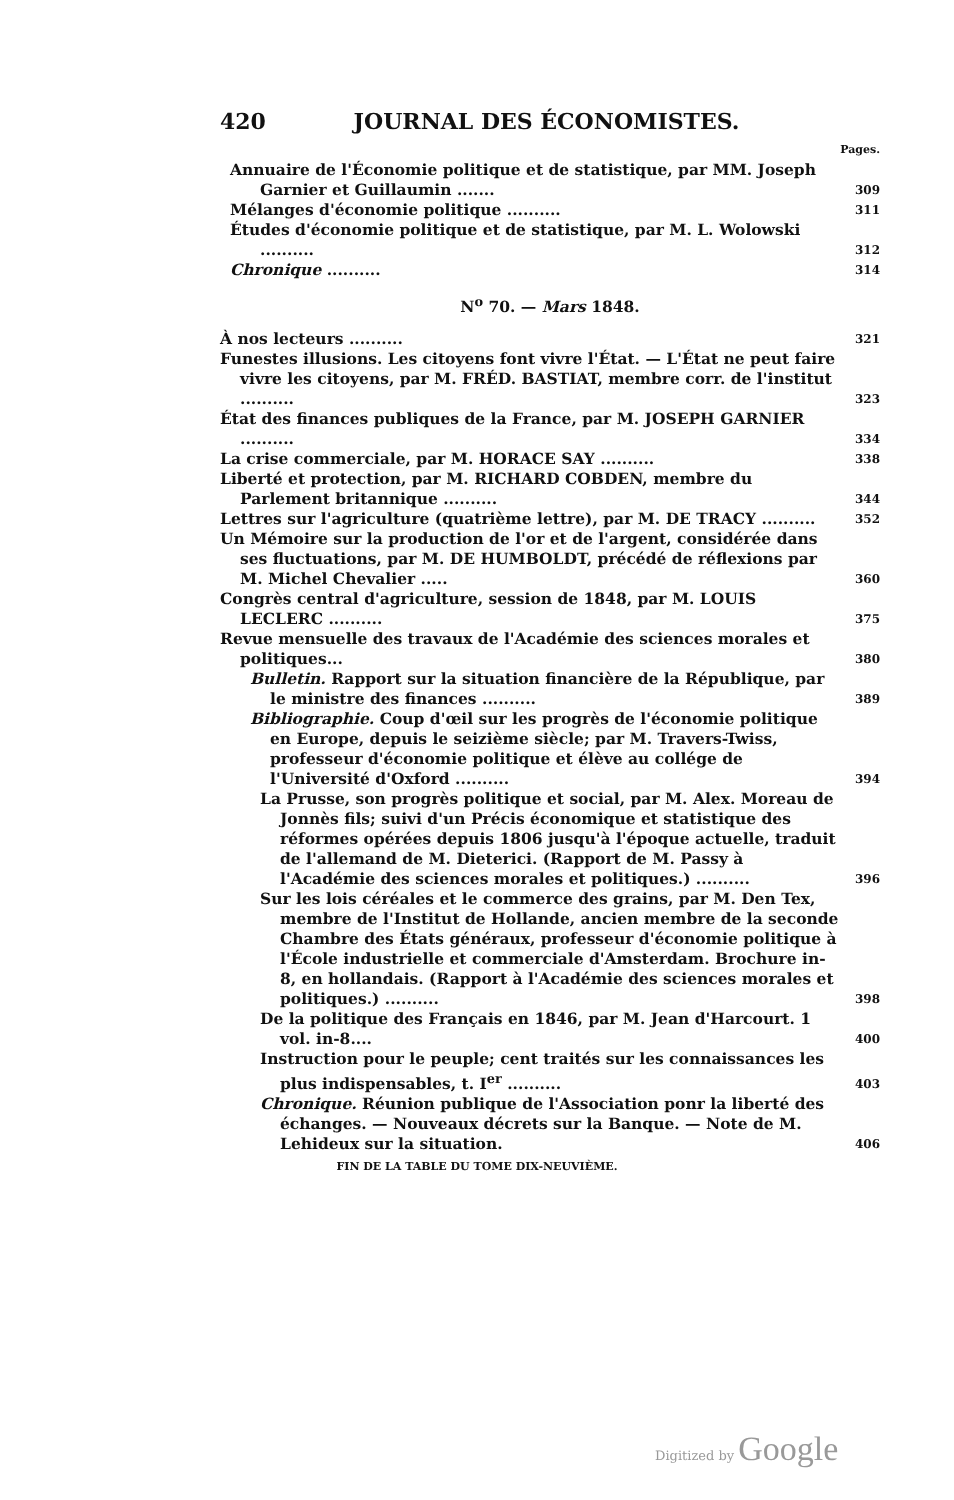420 JOURNAL DES ÉCONOMISTES.
Pages.
Annuaire de l'Économie politique et de statistique, par MM. Joseph Garnier et Guillaumin ....... 309
Mélanges d'économie politique .......... 311
Études d'économie politique et de statistique, par M. L. Wolowski .......... 312
Chronique .......... 314
N<sup>o</sup> 70. — Mars 1848.
À nos lecteurs .......... 321
Funestes illusions. Les citoyens font vivre l'État. — L'État ne peut faire vivre les citoyens, par M. FRÉD. BASTIAT, membre corr. de l'institut .......... 323
État des finances publiques de la France, par M. JOSEPH GARNIER .......... 334
La crise commerciale, par M. HORACE SAY .......... 338
Liberté et protection, par M. RICHARD COBDEN, membre du Parlement britannique .......... 344
Lettres sur l'agriculture (quatrième lettre), par M. DE TRACY .......... 352
Un Mémoire sur la production de l'or et de l'argent, considérée dans ses fluctuations, par M. DE HUMBOLDT, précédé de réflexions par M. Michel Chevalier ..... 360
Congrès central d'agriculture, session de 1848, par M. LOUIS LECLERC .......... 375
Revue mensuelle des travaux de l'Académie des sciences morales et politiques... 380
Bulletin. Rapport sur la situation financière de la République, par le ministre des finances .......... 389
Bibliographie. Coup d'œil sur les progrès de l'économie politique en Europe, depuis le seizième siècle; par M. Travers-Twiss, professeur d'économie politique et élève au collége de l'Université d'Oxford .......... 394
La Prusse, son progrès politique et social, par M. Alex. Moreau de Jonnès fils; suivi d'un Précis économique et statistique des réformes opérées depuis 1806 jusqu'à l'époque actuelle, traduit de l'allemand de M. Dieterici. (Rapport de M. Passy à l'Académie des sciences morales et politiques.) .......... 396
Sur les lois céréales et le commerce des grains, par M. Den Tex, membre de l'Institut de Hollande, ancien membre de la seconde Chambre des États généraux, professeur d'économie politique à l'École industrielle et commerciale d'Amsterdam. Brochure in-8, en hollandais. (Rapport à l'Académie des sciences morales et politiques.) .......... 398
De la politique des Français en 1846, par M. Jean d'Harcourt. 1 vol. in-8.... 400
Instruction pour le peuple; cent traités sur les connaissances les plus indispensables, t. I<sup>er</sup> .......... 403
Chronique. Réunion publique de l'Association ponr la liberté des échanges. — Nouveaux décrets sur la Banque. — Note de M. Lehideux sur la situation. 406
FIN DE LA TABLE DU TOME DIX-NEUVIÈME.
Digitized by Google